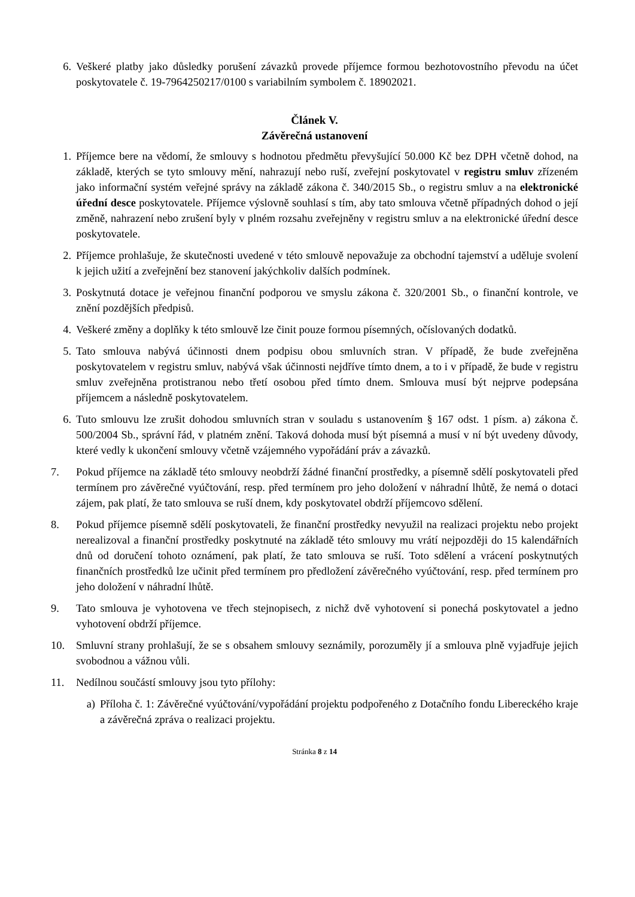6. Veškeré platby jako důsledky porušení závazků provede příjemce formou bezhotovostního převodu na účet poskytovatele č. 19-7964250217/0100 s variabilním symbolem č. 18902021.
Článek V.
Závěrečná ustanovení
1. Příjemce bere na vědomí, že smlouvy s hodnotou předmětu převyšující 50.000 Kč bez DPH včetně dohod, na základě, kterých se tyto smlouvy mění, nahrazují nebo ruší, zveřejní poskytovatel v registru smluv zřízeném jako informační systém veřejné správy na základě zákona č. 340/2015 Sb., o registru smluv a na elektronické úřední desce poskytovatele. Příjemce výslovně souhlasí s tím, aby tato smlouva včetně případných dohod o její změně, nahrazení nebo zrušení byly v plném rozsahu zveřejněny v registru smluv a na elektronické úřední desce poskytovatele.
2. Příjemce prohlašuje, že skutečnosti uvedené v této smlouvě nepovažuje za obchodní tajemství a uděluje svolení k jejich užití a zveřejnění bez stanovení jakýchkoliv dalších podmínek.
3. Poskytnutá dotace je veřejnou finanční podporou ve smyslu zákona č. 320/2001 Sb., o finanční kontrole, ve znění pozdějších předpisů.
4. Veškeré změny a doplňky k této smlouvě lze činit pouze formou písemných, očíslovaných dodatků.
5. Tato smlouva nabývá účinnosti dnem podpisu obou smluvních stran. V případě, že bude zveřejněna poskytovatelem v registru smluv, nabývá však účinnosti nejdříve tímto dnem, a to i v případě, že bude v registru smluv zveřejněna protistranou nebo třetí osobou před tímto dnem. Smlouva musí být nejprve podepsána příjemcem a následně poskytovatelem.
6. Tuto smlouvu lze zrušit dohodou smluvních stran v souladu s ustanovením § 167 odst. 1 písm. a) zákona č. 500/2004 Sb., správní řád, v platném znění. Taková dohoda musí být písemná a musí v ní být uvedeny důvody, které vedly k ukončení smlouvy včetně vzájemného vypořádání práv a závazků.
7. Pokud příjemce na základě této smlouvy neobdrží žádné finanční prostředky, a písemně sdělí poskytovateli před termínem pro závěrečné vyúčtování, resp. před termínem pro jeho doložení v náhradní lhůtě, že nemá o dotaci zájem, pak platí, že tato smlouva se ruší dnem, kdy poskytovatel obdrží příjemcovo sdělení.
8. Pokud příjemce písemně sdělí poskytovateli, že finanční prostředky nevyužil na realizaci projektu nebo projekt nerealizoval a finanční prostředky poskytnuté na základě této smlouvy mu vrátí nejpozději do 15 kalendářních dnů od doručení tohoto oznámení, pak platí, že tato smlouva se ruší. Toto sdělení a vrácení poskytnutých finančních prostředků lze učinit před termínem pro předložení závěrečného vyúčtování, resp. před termínem pro jeho doložení v náhradní lhůtě.
9. Tato smlouva je vyhotovena ve třech stejnopisech, z nichž dvě vyhotovení si ponechá poskytovatel a jedno vyhotovení obdrží příjemce.
10. Smluvní strany prohlašují, že se s obsahem smlouvy seznámily, porozuměly jí a smlouva plně vyjadřuje jejich svobodnou a vážnou vůli.
11. Nedílnou součástí smlouvy jsou tyto přílohy:
a) Příloha č. 1: Závěrečné vyúčtování/vypořádání projektu podpořeného z Dotačního fondu Libereckého kraje a závěrečná zpráva o realizaci projektu.
Stránka 8 z 14